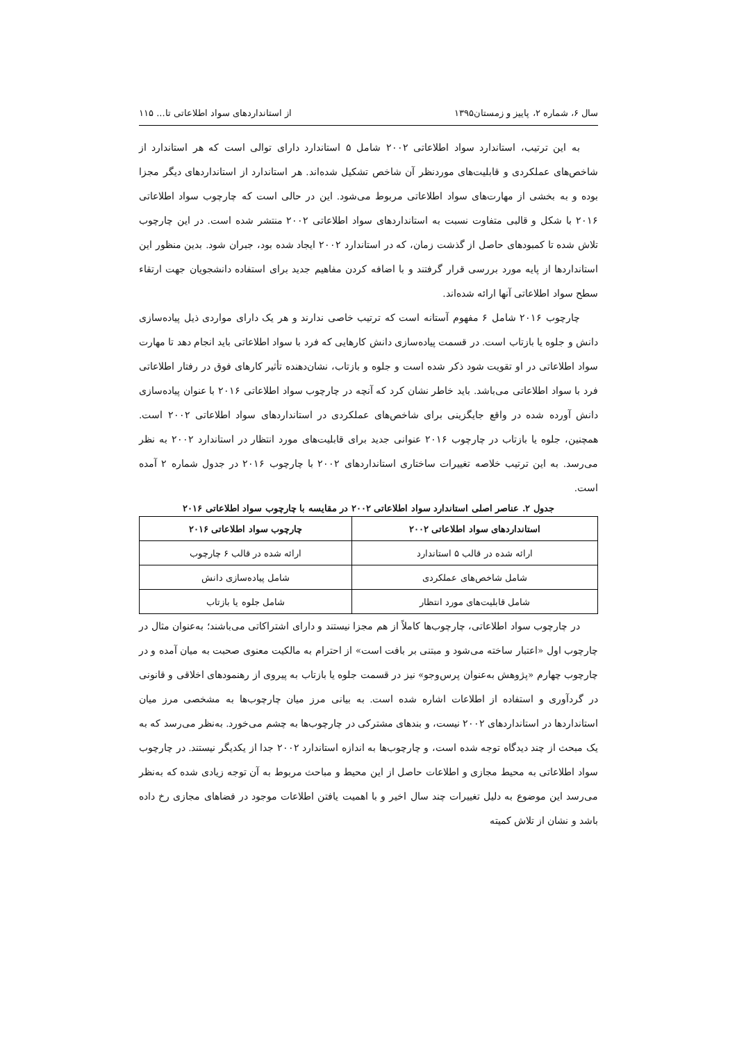سال ۶، شماره ۲، پاییز و زمستان۱۳۹۵ از استانداردهای سواد اطلاعاتی تا... ۱۱۵
به این ترتیب، استاندارد سواد اطلاعاتی ۲۰۰۲ شامل ۵ استاندارد دارای توالی است که هر استاندارد از شاخص‌های عملکردی و قابلیت‌های موردنظر آن شاخص تشکیل شده‌اند. هر استاندارد از استانداردهای دیگر مجزا بوده و به بخشی از مهارت‌های سواد اطلاعاتی مربوط می‌شود. این در حالی است که چارچوب سواد اطلاعاتی ۲۰۱۶ با شکل و قالبی متفاوت نسبت به استانداردهای سواد اطلاعاتی ۲۰۰۲ منتشر شده است. در این چارچوب تلاش شده تا کمبودهای حاصل از گذشت زمان، که در استاندارد ۲۰۰۲ ایجاد شده بود، جبران شود. بدین منظور این استانداردها از پایه مورد بررسی قرار گرفتند و با اضافه کردن مفاهیم جدید برای استفاده دانشجویان جهت ارتقاء سطح سواد اطلاعاتی آنها ارائه شده‌اند.
چارچوب ۲۰۱۶ شامل ۶ مفهوم آستانه است که ترتیب خاصی ندارند و هر یک دارای مواردی ذیل پیاده‌سازی دانش و جلوه یا بازتاب است. در قسمت پیاده‌سازی دانش کارهایی که فرد با سواد اطلاعاتی باید انجام دهد تا مهارت سواد اطلاعاتی در او تقویت شود ذکر شده است و جلوه و بازتاب، نشان‌دهنده تأثیر کارهای فوق در رفتار اطلاعاتی فرد با سواد اطلاعاتی می‌باشد. باید خاطر نشان کرد که آنچه در چارچوب سواد اطلاعاتی ۲۰۱۶ با عنوان پیاده‌سازی دانش آورده شده در واقع جایگزینی برای شاخص‌های عملکردی در استانداردهای سواد اطلاعاتی ۲۰۰۲ است. همچنین، جلوه یا بازتاب در چارچوب ۲۰۱۶ عنوانی جدید برای قابلیت‌های مورد انتظار در استاندارد ۲۰۰۲ به نظر می‌رسد. به این ترتیب خلاصه تغییرات ساختاری استانداردهای ۲۰۰۲ با چارچوب ۲۰۱۶ در جدول شماره ۲ آمده است.
جدول ۲. عناصر اصلی استاندارد سواد اطلاعاتی ۲۰۰۲ در مقایسه با چارچوب سواد اطلاعاتی ۲۰۱۶
| استانداردهای سواد اطلاعاتی ۲۰۰۲ | چارچوب سواد اطلاعاتی ۲۰۱۶ |
| --- | --- |
| ارائه شده در قالب ۵ استاندارد | ارائه شده در قالب ۶ چارچوب |
| شامل شاخص‌های عملکردی | شامل پیاده‌سازی دانش |
| شامل قابلیت‌های مورد انتظار | شامل جلوه یا بازتاب |
در چارچوب سواد اطلاعاتی، چارچوب‌ها کاملاً از هم مجزا نیستند و دارای اشتراکاتی می‌باشند؛ به‌عنوان مثال در چارچوب اول «اعتبار ساخته می‌شود و مبتنی بر بافت است» از احترام به مالکیت معنوی صحبت به میان آمده و در چارچوب چهارم «پژوهش به‌عنوان پرس‌وجو» نیز در قسمت جلوه یا بازتاب به پیروی از رهنمودهای اخلاقی و قانونی در گردآوری و استفاده از اطلاعات اشاره شده است. به بیانی مرز میان چارچوب‌ها به مشخصی مرز میان استانداردها در استانداردهای ۲۰۰۲ نیست، و بندهای مشترکی در چارچوب‌ها به چشم می‌خورد. به‌نظر می‌رسد که به یک مبحث از چند دیدگاه توجه شده است، و چارچوب‌ها به اندازه استاندارد ۲۰۰۲ جدا از یکدیگر نیستند. در چارچوب سواد اطلاعاتی به محیط مجازی و اطلاعات حاصل از این محیط و مباحث مربوط به آن توجه زیادی شده که به‌نظر می‌رسد این موضوع به دلیل تغییرات چند سال اخیر و با اهمیت یافتن اطلاعات موجود در فضاهای مجازی رخ داده باشد و نشان از تلاش کمیته